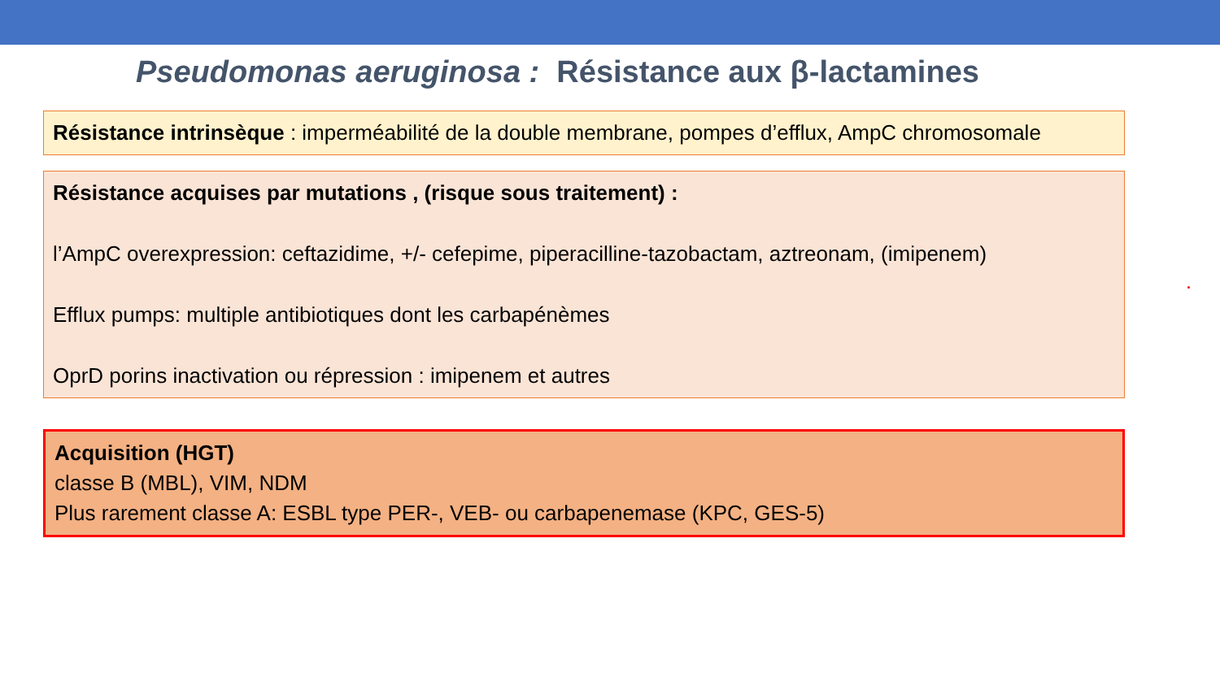Pseudomonas aeruginosa : Résistance aux β-lactamines
Résistance intrinsèque : imperméabilité de la double membrane, pompes d’efflux, AmpC chromosomale
Résistance acquises par mutations , (risque sous traitement) :
l’AmpC overexpression: ceftazidime, +/- cefepime, piperacilline-tazobactam, aztreonam, (imipenem)
Efflux pumps: multiple antibiotiques dont les carbapénèmes
OprD porins inactivation ou répression : imipenem et autres
Acquisition (HGT)
classe B (MBL), VIM, NDM
Plus rarement classe A: ESBL type PER-, VEB- ou carbapenemase (KPC, GES-5)